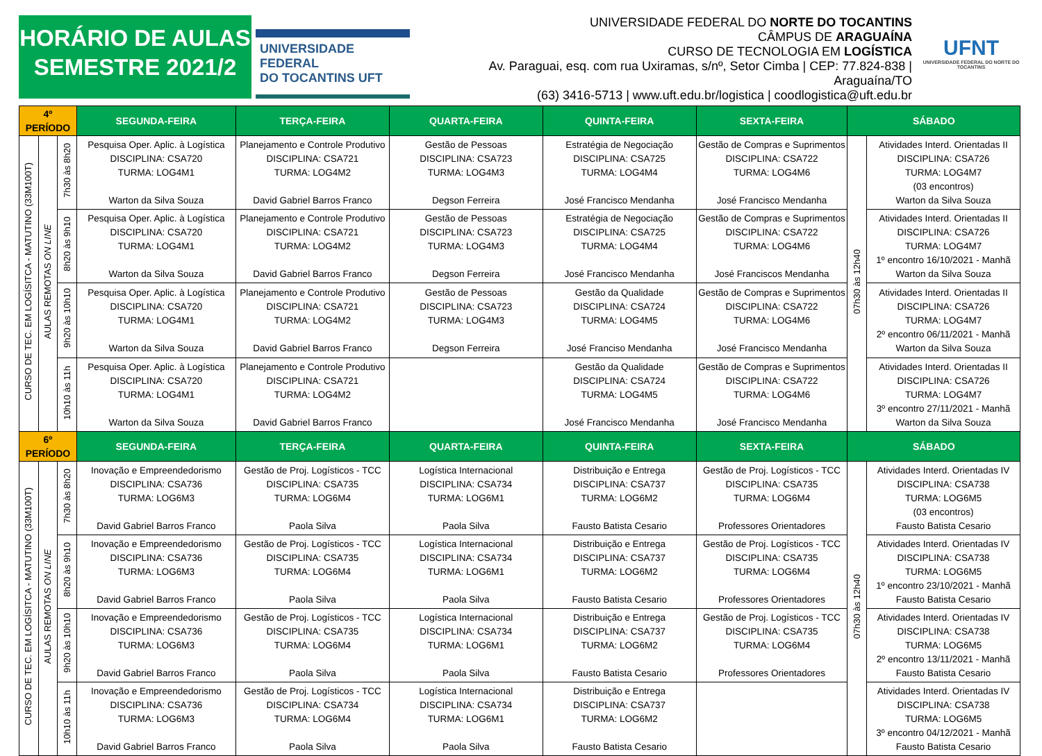HORÁRIO DE AULAS
SEMESTRE 2021/2
UNIVERSIDADE FEDERAL
DO TOCANTINS UFT
UNIVERSIDADE FEDERAL DO NORTE DO TOCANTINS
CÂMPUS DE ARAGUAÍNA
CURSO DE TECNOLOGIA EM LOGÍSTICA
Av. Paraguai, esq. com rua Uxiramas, s/nº, Setor Cimba | CEP: 77.824-838 | Araguaína/TO
(63) 3416-5713 | www.uft.edu.br/logistica | coodlogistica@uft.edu.br
UFNT
UNIVERSIDADE FEDERAL DO NORTE DO TOCANTINS
| 4º PERÍODO | | | SEGUNDA-FEIRA | TERÇA-FEIRA | QUARTA-FEIRA | QUINTA-FEIRA | SEXTA-FEIRA | SÁBADO | |
| --- | --- | --- | --- | --- | --- | --- | --- | --- | --- |
| CURSO DE TEC. EM LOGÍSITCA - MATUTINO (33M100T) | AULAS REMOTAS ON LINE | 7h30 às 8h20 | Pesquisa Oper. Aplic. à Logística DISCIPLINA: CSA720 TURMA: LOG4M1 Warton da Silva Souza | Planejamento e Controle Produtivo DISCIPLINA: CSA721 TURMA: LOG4M2 David Gabriel Barros Franco | Gestão de Pessoas DISCIPLINA: CSA723 TURMA: LOG4M3 Degson Ferreira | Estratégia de Negociação DISCIPLINA: CSA725 TURMA: LOG4M4 José Francisco Mendanha | Gestão de Compras e Suprimentos DISCIPLINA: CSA722 TURMA: LOG4M6 José Francisco Mendanha | 07h30 às 12h40 | Atividades Interd. Orientadas II DISCIPLINA: CSA726 TURMA: LOG4M7 (03 encontros) Warton da Silva Souza |
| | | 8h20 às 9h10 | Pesquisa Oper. Aplic. à Logística DISCIPLINA: CSA720 TURMA: LOG4M1 Warton da Silva Souza | Planejamento e Controle Produtivo DISCIPLINA: CSA721 TURMA: LOG4M2 David Gabriel Barros Franco | Gestão de Pessoas DISCIPLINA: CSA723 TURMA: LOG4M3 Degson Ferreira | Estratégia de Negociação DISCIPLINA: CSA725 TURMA: LOG4M4 José Francisco Mendanha | Gestão de Compras e Suprimentos DISCIPLINA: CSA722 TURMA: LOG4M6 José Franciscos Mendanha | | Atividades Interd. Orientadas II DISCIPLINA: CSA726 TURMA: LOG4M7 1º encontro 16/10/2021 - Manhã Warton da Silva Souza |
| | | 9h20 às 10h10 | Pesquisa Oper. Aplic. à Logística DISCIPLINA: CSA720 TURMA: LOG4M1 Warton da Silva Souza | Planejamento e Controle Produtivo DISCIPLINA: CSA721 TURMA: LOG4M2 David Gabriel Barros Franco | Gestão de Pessoas DISCIPLINA: CSA723 TURMA: LOG4M3 Degson Ferreira | Gestão da Qualidade DISCIPLINA: CSA724 TURMA: LOG4M5 José Franciso Mendanha | Gestão de Compras e Suprimentos DISCIPLINA: CSA722 TURMA: LOG4M6 José Francisco Mendanha | | Atividades Interd. Orientadas II DISCIPLINA: CSA726 TURMA: LOG4M7 2º encontro 06/11/2021 - Manhã Warton da Silva Souza |
| | | 10h10 às 11h | Pesquisa Oper. Aplic. à Logística DISCIPLINA: CSA720 TURMA: LOG4M1 Warton da Silva Souza | Planejamento e Controle Produtivo DISCIPLINA: CSA721 TURMA: LOG4M2 David Gabriel Barros Franco | | Gestão da Qualidade DISCIPLINA: CSA724 TURMA: LOG4M5 José Francisco Mendanha | Gestão de Compras e Suprimentos DISCIPLINA: CSA722 TURMA: LOG4M6 José Francisco Mendanha | | Atividades Interd. Orientadas II DISCIPLINA: CSA726 TURMA: LOG4M7 3º encontro 27/11/2021 - Manhã Warton da Silva Souza |
| 6º PERÍODO | | | SEGUNDA-FEIRA | TERÇA-FEIRA | QUARTA-FEIRA | QUINTA-FEIRA | SEXTA-FEIRA | SÁBADO | |
| CURSO DE TEC. EM LOGÍSITCA - MATUTINO (33M100T) | AULAS REMOTAS ON LINE | 7h30 às 8h20 | Inovação e Empreendedorismo DISCIPLINA: CSA736 TURMA: LOG6M3 David Gabriel Barros Franco | Gestão de Proj. Logísticos - TCC DISCIPLINA: CSA735 TURMA: LOG6M4 Paola Silva | Logística Internacional DISCIPLINA: CSA734 TURMA: LOG6M1 Paola Silva | Distribuição e Entrega DISCIPLINA: CSA737 TURMA: LOG6M2 Fausto Batista Cesario | Gestão de Proj. Logísticos - TCC DISCIPLINA: CSA735 TURMA: LOG6M4 Professores Orientadores | 07h30 às 12h40 | Atividades Interd. Orientadas IV DISCIPLINA: CSA738 TURMA: LOG6M5 (03 encontros) Fausto Batista Cesario |
| | | 8h20 às 9h10 | Inovação e Empreendedorismo DISCIPLINA: CSA736 TURMA: LOG6M3 David Gabriel Barros Franco | Gestão de Proj. Logísticos - TCC DISCIPLINA: CSA735 TURMA: LOG6M4 Paola Silva | Logística Internacional DISCIPLINA: CSA734 TURMA: LOG6M1 Paola Silva | Distribuição e Entrega DISCIPLINA: CSA737 TURMA: LOG6M2 Fausto Batista Cesario | Gestão de Proj. Logísticos - TCC DISCIPLINA: CSA735 TURMA: LOG6M4 Professores Orientadores | | Atividades Interd. Orientadas IV DISCIPLINA: CSA738 TURMA: LOG6M5 1º encontro 23/10/2021 - Manhã Fausto Batista Cesario |
| | | 9h20 às 10h10 | Inovação e Empreendedorismo DISCIPLINA: CSA736 TURMA: LOG6M3 David Gabriel Barros Franco | Gestão de Proj. Logísticos - TCC DISCIPLINA: CSA735 TURMA: LOG6M4 Paola Silva | Logística Internacional DISCIPLINA: CSA734 TURMA: LOG6M1 Paola Silva | Distribuição e Entrega DISCIPLINA: CSA737 TURMA: LOG6M2 Fausto Batista Cesario | Gestão de Proj. Logísticos - TCC DISCIPLINA: CSA735 TURMA: LOG6M4 Professores Orientadores | | Atividades Interd. Orientadas IV DISCIPLINA: CSA738 TURMA: LOG6M5 2º encontro 13/11/2021 - Manhã Fausto Batista Cesario |
| | | 10h10 às 11h | Inovação e Empreendedorismo DISCIPLINA: CSA736 TURMA: LOG6M3 David Gabriel Barros Franco | Gestão de Proj. Logísticos - TCC DISCIPLINA: CSA734 TURMA: LOG6M4 Paola Silva | Logística Internacional DISCIPLINA: CSA734 TURMA: LOG6M1 Paola Silva | Distribuição e Entrega DISCIPLINA: CSA737 TURMA: LOG6M2 Fausto Batista Cesario | | | Atividades Interd. Orientadas IV DISCIPLINA: CSA738 TURMA: LOG6M5 3º encontro 04/12/2021 - Manhã Fausto Batista Cesario |